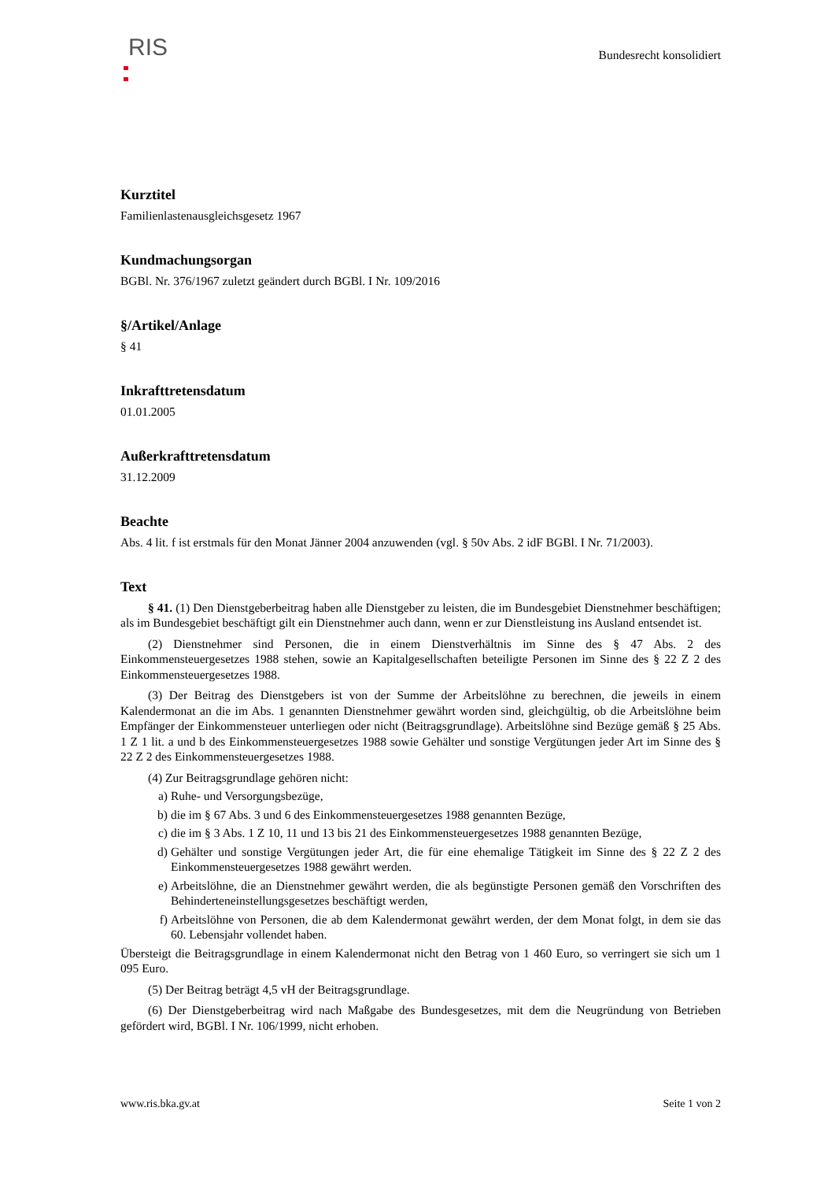RIS
Bundesrecht konsolidiert
Kurztitel
Familienlastenausgleichsgesetz 1967
Kundmachungsorgan
BGBl. Nr. 376/1967 zuletzt geändert durch BGBl. I Nr. 109/2016
§/Artikel/Anlage
§ 41
Inkrafttretensdatum
01.01.2005
Außerkrafttretensdatum
31.12.2009
Beachte
Abs. 4 lit. f ist erstmals für den Monat Jänner 2004 anzuwenden (vgl. § 50v Abs. 2 idF BGBl. I Nr. 71/2003).
Text
§ 41. (1) Den Dienstgeberbeitrag haben alle Dienstgeber zu leisten, die im Bundesgebiet Dienstnehmer beschäftigen; als im Bundesgebiet beschäftigt gilt ein Dienstnehmer auch dann, wenn er zur Dienstleistung ins Ausland entsendet ist.
(2) Dienstnehmer sind Personen, die in einem Dienstverhältnis im Sinne des § 47 Abs. 2 des Einkommensteuergesetzes 1988 stehen, sowie an Kapitalgesellschaften beteiligte Personen im Sinne des § 22 Z 2 des Einkommensteuergesetzes 1988.
(3) Der Beitrag des Dienstgebers ist von der Summe der Arbeitslöhne zu berechnen, die jeweils in einem Kalendermonat an die im Abs. 1 genannten Dienstnehmer gewährt worden sind, gleichgültig, ob die Arbeitslöhne beim Empfänger der Einkommensteuer unterliegen oder nicht (Beitragsgrundlage). Arbeitslöhne sind Bezüge gemäß § 25 Abs. 1 Z 1 lit. a und b des Einkommensteuergesetzes 1988 sowie Gehälter und sonstige Vergütungen jeder Art im Sinne des § 22 Z 2 des Einkommensteuergesetzes 1988.
(4) Zur Beitragsgrundlage gehören nicht:
a) Ruhe- und Versorgungsbezüge,
b) die im § 67 Abs. 3 und 6 des Einkommensteuergesetzes 1988 genannten Bezüge,
c) die im § 3 Abs. 1 Z 10, 11 und 13 bis 21 des Einkommensteuergesetzes 1988 genannten Bezüge,
d) Gehälter und sonstige Vergütungen jeder Art, die für eine ehemalige Tätigkeit im Sinne des § 22 Z 2 des Einkommensteuergesetzes 1988 gewährt werden.
e) Arbeitslöhne, die an Dienstnehmer gewährt werden, die als begünstigte Personen gemäß den Vorschriften des Behinderteneinstellungsgesetzes beschäftigt werden,
f) Arbeitslöhne von Personen, die ab dem Kalendermonat gewährt werden, der dem Monat folgt, in dem sie das 60. Lebensjahr vollendet haben.
Übersteigt die Beitragsgrundlage in einem Kalendermonat nicht den Betrag von 1 460 Euro, so verringert sie sich um 1 095 Euro.
(5) Der Beitrag beträgt 4,5 vH der Beitragsgrundlage.
(6) Der Dienstgeberbeitrag wird nach Maßgabe des Bundesgesetzes, mit dem die Neugründung von Betrieben gefördert wird, BGBl. I Nr. 106/1999, nicht erhoben.
www.ris.bka.gv.at Seite 1 von 2